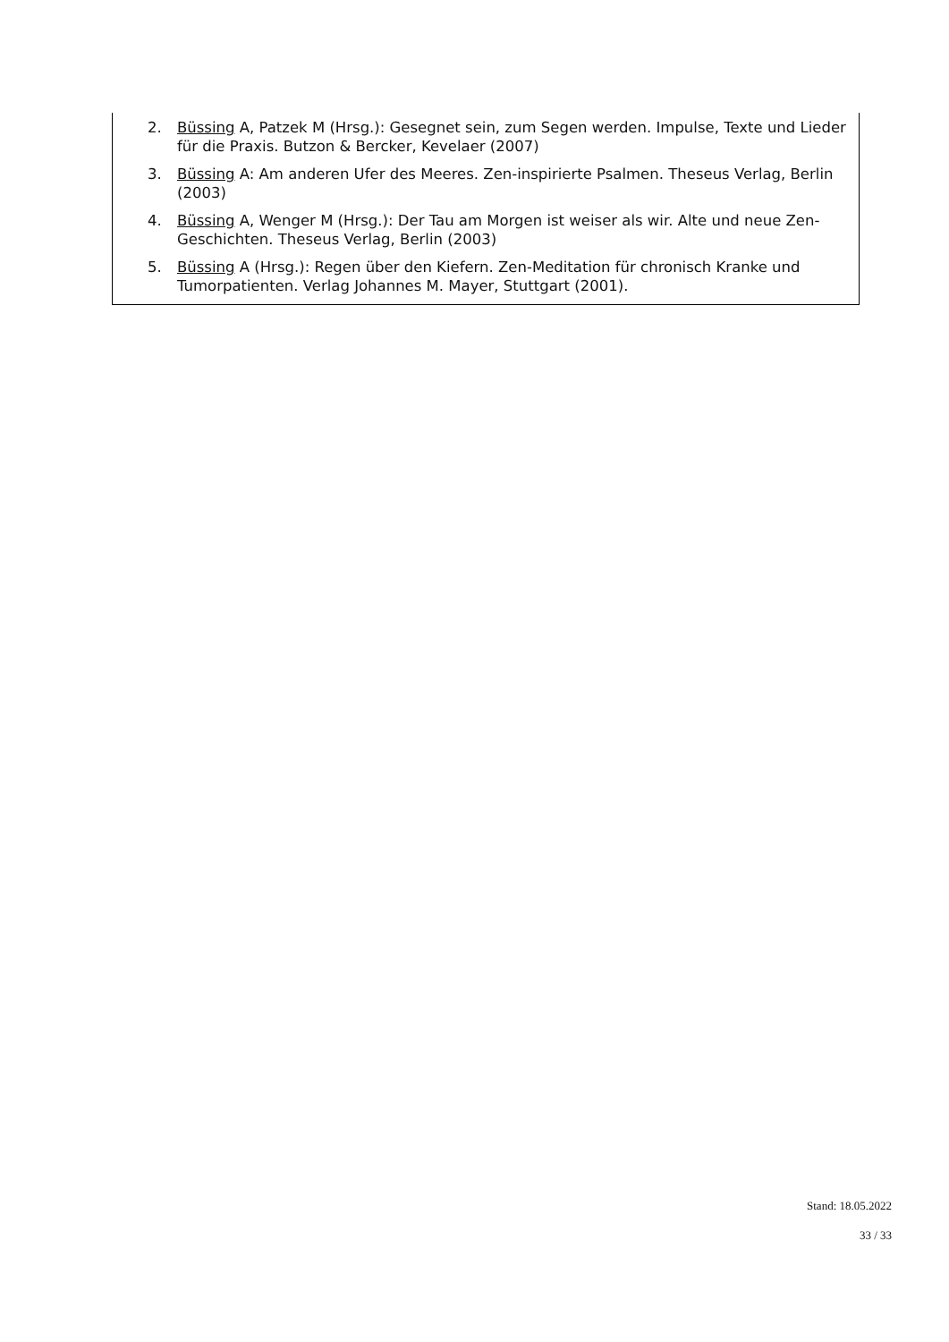2. Büssing A, Patzek M (Hrsg.): Gesegnet sein, zum Segen werden. Impulse, Texte und Lieder für die Praxis. Butzon & Bercker, Kevelaer (2007)
3. Büssing A: Am anderen Ufer des Meeres. Zen-inspirierte Psalmen. Theseus Verlag, Berlin (2003)
4. Büssing A, Wenger M (Hrsg.): Der Tau am Morgen ist weiser als wir. Alte und neue Zen-Geschichten. Theseus Verlag, Berlin (2003)
5. Büssing A (Hrsg.): Regen über den Kiefern. Zen-Meditation für chronisch Kranke und Tumorpatienten. Verlag Johannes M. Mayer, Stuttgart (2001).
Stand: 18.05.2022
33 / 33